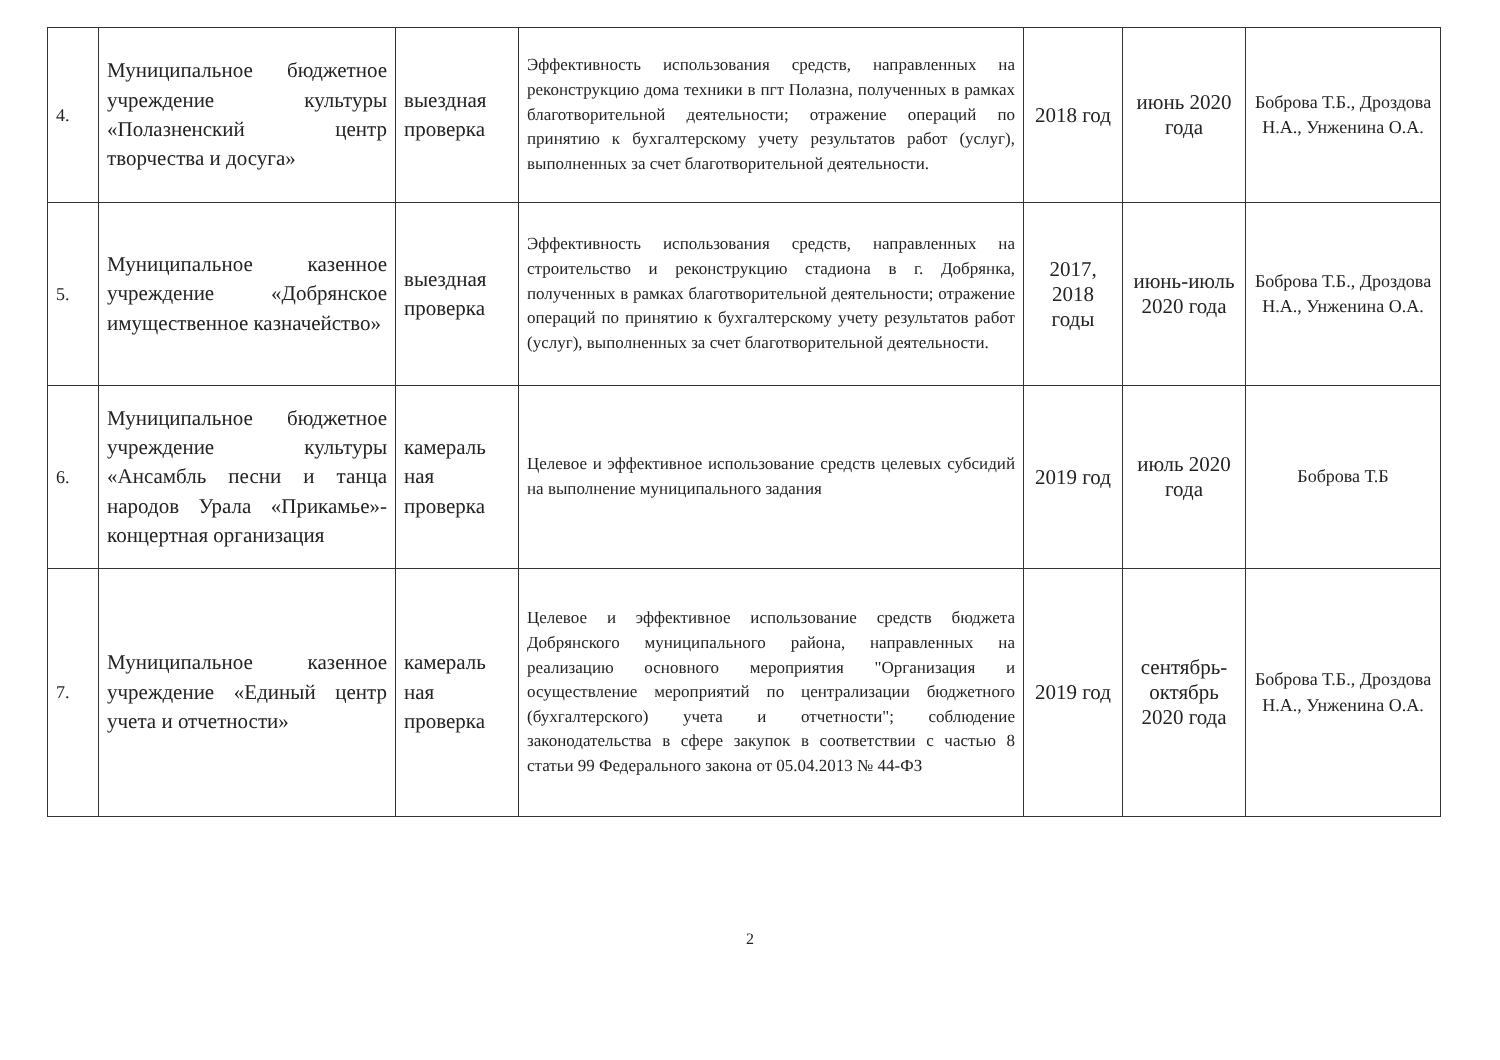| 4. | Муниципальное бюджетное учреждение культуры «Полазненский центр творчества и досуга» | выездная проверка | Эффективность использования средств, направленных на реконструкцию дома техники в пгт Полазна, полученных в рамках благотворительной деятельности; отражение операций по принятию к бухгалтерскому учету результатов работ (услуг), выполненных за счет благотворительной деятельности. | 2018 год | июнь 2020 года | Боброва Т.Б., Дроздова Н.А., Унженина О.А. |
| 5. | Муниципальное казенное учреждение «Добрянское имущественное казначейство» | выездная проверка | Эффективность использования средств, направленных на строительство и реконструкцию стадиона в г. Добрянка, полученных в рамках благотворительной деятельности; отражение операций по принятию к бухгалтерскому учету результатов работ (услуг), выполненных за счет благотворительной деятельности. | 2017, 2018 годы | июнь-июль 2020 года | Боброва Т.Б., Дроздова Н.А., Унженина О.А. |
| 6. | Муниципальное бюджетное учреждение культуры «Ансамбль песни и танца народов Урала «Прикамье»-концертная организация | камераль ная проверка | Целевое и эффективное использование средств целевых субсидий на выполнение муниципального задания | 2019 год | июль 2020 года | Боброва Т.Б |
| 7. | Муниципальное казенное учреждение «Единый центр учета и отчетности» | камераль ная проверка | Целевое и эффективное использование средств бюджета Добрянского муниципального района, направленных на реализацию основного мероприятия "Организация и осуществление мероприятий по централизации бюджетного (бухгалтерского) учета и отчетности"; соблюдение законодательства в сфере закупок в соответствии с частью 8 статьи 99 Федерального закона от 05.04.2013 № 44-ФЗ | 2019 год | сентябрь-октябрь 2020 года | Боброва Т.Б., Дроздова Н.А., Унженина О.А. |
2